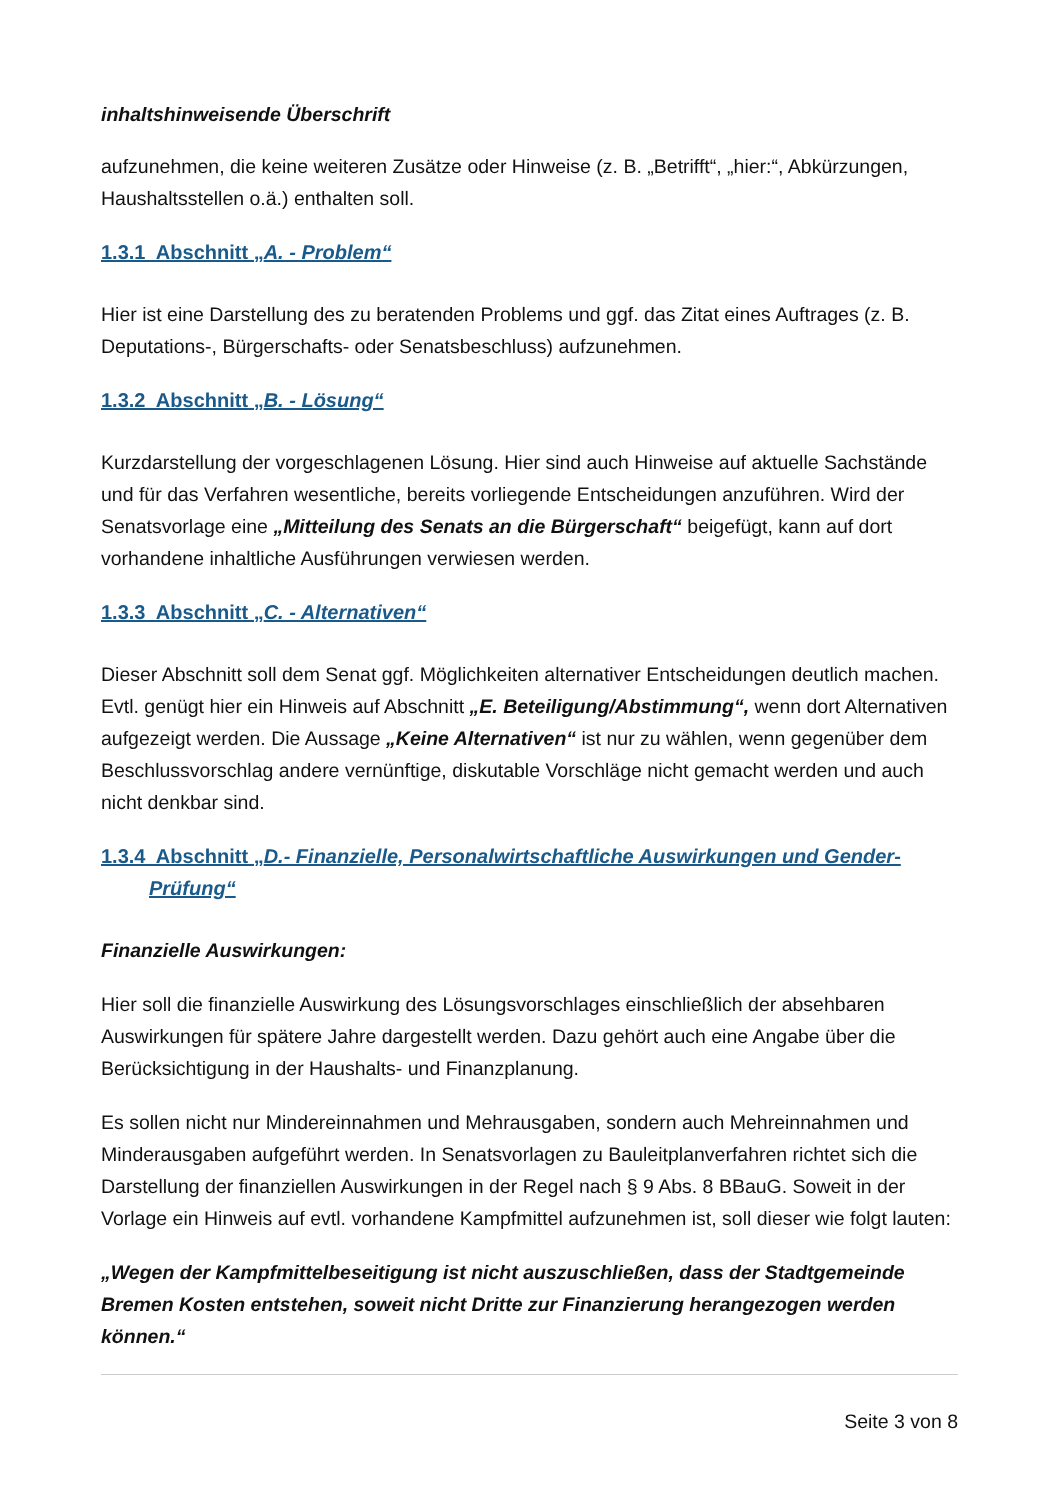inhaltshinweisende Überschrift
aufzunehmen, die keine weiteren Zusätze oder Hinweise (z. B. „Betrifft“, „hier:“, Abkürzungen, Haushaltsstellen o.ä.) enthalten soll.
1.3.1 Abschnitt „A. - Problem“
Hier ist eine Darstellung des zu beratenden Problems und ggf. das Zitat eines Auftrages (z. B. Deputations-, Bürgerschafts- oder Senatsbeschluss) aufzunehmen.
1.3.2 Abschnitt „B. - Lösung“
Kurzdarstellung der vorgeschlagenen Lösung. Hier sind auch Hinweise auf aktuelle Sachstände und für das Verfahren wesentliche, bereits vorliegende Entscheidungen anzuführen. Wird der Senatsvorlage eine „Mitteilung des Senats an die Bürgerschaft“ beigefügt, kann auf dort vorhandene inhaltliche Ausführungen verwiesen werden.
1.3.3 Abschnitt „C. - Alternativen“
Dieser Abschnitt soll dem Senat ggf. Möglichkeiten alternativer Entscheidungen deutlich machen. Evtl. genügt hier ein Hinweis auf Abschnitt „E. Beteiligung/Abstimmung“, wenn dort Alternativen aufgezeigt werden. Die Aussage „Keine Alternativen“ ist nur zu wählen, wenn gegenüber dem Beschlussvorschlag andere vernünftige, diskutable Vorschläge nicht gemacht werden und auch nicht denkbar sind.
1.3.4 Abschnitt „D.- Finanzielle, Personalwirtschaftliche Auswirkungen und Gender-Prüfung“
Finanzielle Auswirkungen:
Hier soll die finanzielle Auswirkung des Lösungsvorschlages einschließlich der absehbaren Auswirkungen für spätere Jahre dargestellt werden. Dazu gehört auch eine Angabe über die Berücksichtigung in der Haushalts- und Finanzplanung.
Es sollen nicht nur Mindereinnahmen und Mehrausgaben, sondern auch Mehreinnahmen und Minderausgaben aufgeführt werden. In Senatsvorlagen zu Bauleitplanverfahren richtet sich die Darstellung der finanziellen Auswirkungen in der Regel nach § 9 Abs. 8 BBauG. Soweit in der Vorlage ein Hinweis auf evtl. vorhandene Kampfmittel aufzunehmen ist, soll dieser wie folgt lauten:
„Wegen der Kampfmittelbeseitigung ist nicht auszuschließen, dass der Stadtgemeinde Bremen Kosten entstehen, soweit nicht Dritte zur Finanzierung herangezogen werden können.“
Seite 3 von 8